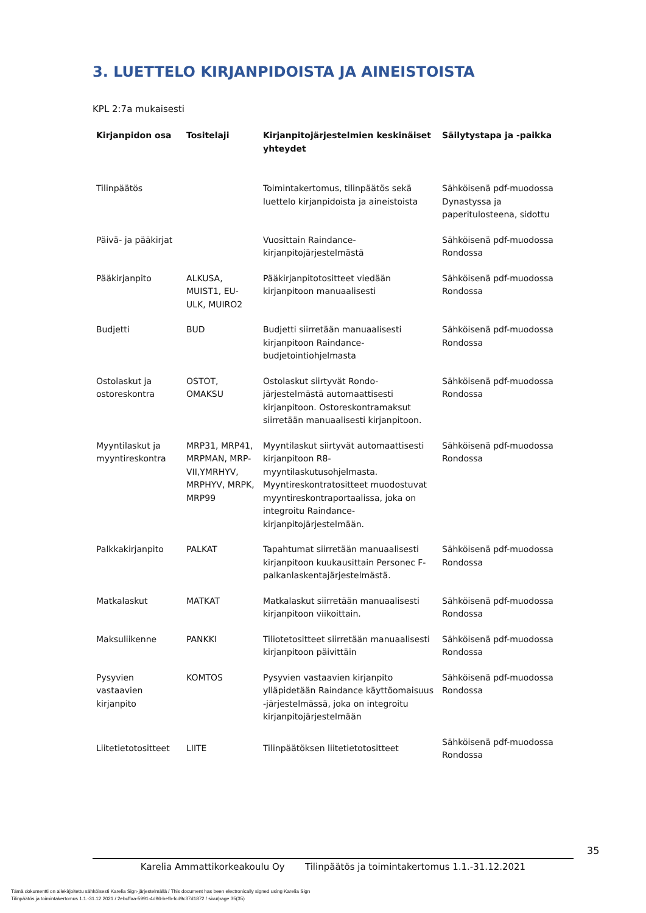3. LUETTELO KIRJANPIDOISTA JA AINEISTOISTA
KPL 2:7a mukaisesti
| Kirjanpidon osa | Tositelaji | Kirjanpitojärjestelmien keskinäiset yhteydet | Säilytystapa ja -paikka |
| --- | --- | --- | --- |
| Tilinpäätös | | Toimintakertomus, tilinpäätös sekä luettelo kirjanpidoista ja aineistoista | Sähköisenä pdf-muodossa Dynastyssa ja paperitulosteena, sidottu |
| Päivä- ja pääkirjat | | Vuosittain Raindance-kirjanpitojärjestelmästä | Sähköisenä pdf-muodossa Rondossa |
| Pääkirjanpito | ALKUSA, MUIST1, EU-ULK, MUIRO2 | Pääkirjanpitotositteet viedään kirjanpitoon manuaalisesti | Sähköisenä pdf-muodossa Rondossa |
| Budjetti | BUD | Budjetti siirretään manuaalisesti kirjanpitoon Raindance-budjetointiohjelmasta | Sähköisenä pdf-muodossa Rondossa |
| Ostolaskut ja ostoreskontra | OSTOT, OMAKSU | Ostolaskut siirtyvät Rondo-järjestelmästä automaattisesti kirjanpitoon. Ostoreskontramaksut siirretään manuaalisesti kirjanpitoon. | Sähköisenä pdf-muodossa Rondossa |
| Myyntilaskut ja myyntireskontra | MRP31, MRP41, MRPMAN, MRP-VII,YMRHYV, MRPHYV, MRPK, MRP99 | Myyntilaskut siirtyvät automaattisesti kirjanpitoon R8-myyntilaskutusohjelmasta. Myyntireskontratositteet muodostuvat myyntireskontraportaalissa, joka on integroitu Raindance-kirjanpitojärjestelmään. | Sähköisenä pdf-muodossa Rondossa |
| Palkkakirjanpito | PALKAT | Tapahtumat siirretään manuaalisesti kirjanpitoon kuukausittain Personec F-palkanlaskentajärjestelmästä. | Sähköisenä pdf-muodossa Rondossa |
| Matkalaskut | MATKAT | Matkalaskut siirretään manuaalisesti kirjanpitoon viikoittain. | Sähköisenä pdf-muodossa Rondossa |
| Maksuliikenne | PANKKI | Tiliotetositteet siirretään manuaalisesti kirjanpitoon päivittäin | Sähköisenä pdf-muodossa Rondossa |
| Pysyvien vastaavien kirjanpito | KOMTOS | Pysyvien vastaavien kirjanpito ylläpidetään Raindance käyttöomaisuus -järjestelmässä, joka on integroitu kirjanpitojärjestelmään | Sähköisenä pdf-muodossa Rondossa |
| Liitetietotositteet | LIITE | Tilinpäätöksen liitetietotositteet | Sähköisenä pdf-muodossa Rondossa |
35
Karelia Ammattikorkeakoulu Oy Tilinpäätös ja toimintakertomus 1.1.-31.12.2021
Tämä dokumentti on allekirjoitettu sähköisesti Karelia Sign-järjestelmällä / This document has been electronically signed using Karelia Sign
Tilinpäätös ja toimintakertomus 1.1.-31.12.2021 / 2ebcffaa-5991-4d96-befb-fcd9c37d1872 / sivu/page 35(35)